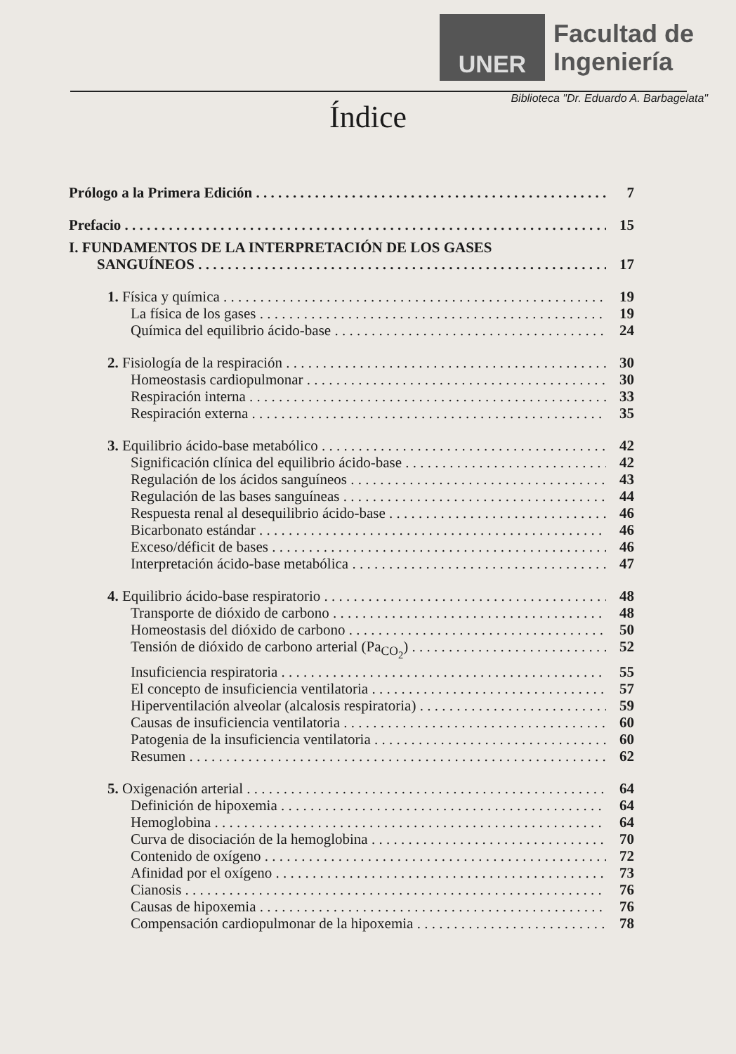UNER
Facultad de
Ingeniería
Biblioteca "Dr. Eduardo A. Barbagelata"
Índice
Prólogo a la Primera Edición 7
Prefacio 15
I. FUNDAMENTOS DE LA INTERPRETACIÓN DE LOS GASES
SANGUÍNEOS 17
1. Física y química 19
La física de los gases 19
Química del equilibrio ácido-base 24
2. Fisiología de la respiración 30
Homeostasis cardiopulmonar 30
Respiración interna 33
Respiración externa 35
3. Equilibrio ácido-base metabólico 42
Significación clínica del equilibrio ácido-base 42
Regulación de los ácidos sanguíneos 43
Regulación de las bases sanguíneas 44
Respuesta renal al desequilibrio ácido-base 46
Bicarbonato estándar 46
Exceso/déficit de bases 46
Interpretación ácido-base metabólica 47
4. Equilibrio ácido-base respiratorio 48
Transporte de dióxido de carbono 48
Homeostasis del dióxido de carbono 50
Tensión de dióxido de carbono arterial (Pa<sub>CO<sub>2</sub></sub>) 52
Insuficiencia respiratoria 55
El concepto de insuficiencia ventilatoria 57
Hiperventilación alveolar (alcalosis respiratoria) 59
Causas de insuficiencia ventilatoria 60
Patogenia de la insuficiencia ventilatoria 60
Resumen 62
5. Oxigenación arterial 64
Definición de hipoxemia 64
Hemoglobina 64
Curva de disociación de la hemoglobina 70
Contenido de oxígeno 72
Afinidad por el oxígeno 73
Cianosis 76
Causas de hipoxemia 76
Compensación cardiopulmonar de la hipoxemia 78